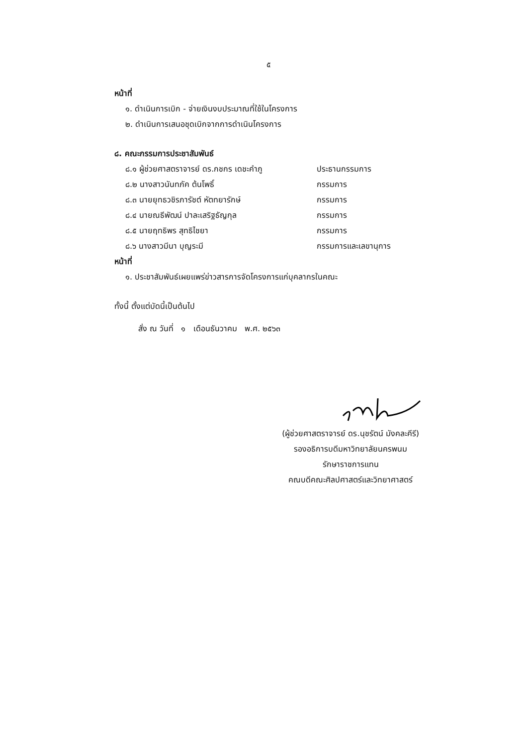๕
หน้าที่
๑. ดำเนินการเบิก - จ่ายเงินงบประมาณที่ใช้ในโครงการ
๒. ดำเนินการเสนอชุดเบิกจากการดำเนินโครงการ
๘. คณะกรรมการประชาสัมพันธ์
๘.๑ ผู้ช่วยศาสตราจารย์ ดร.กชกร เดชะคำภู ประธานกรรมการ
๘.๒ นางสาวนันทภัค ต้นโพธิ์ กรรมการ
๘.๓ นายยุทธวชิรภารัชต์ หัตทยารักษ์ กรรมการ
๘.๔ นายณธีพัฒน์ ปาละเสริฐธัญกุล กรรมการ
๘.๕ นายฤทธิพร สุทธิไชยา กรรมการ
๘.๖ นางสาวมีนา บุญระมี กรรมการและเลขานุการ
หน้าที่
๑. ประชาสัมพันธ์เผยแพร่ข่าวสารการจัดโครงการแก่บุคลากรในคณะ
ทั้งนี้ ตั้งแต่บัดนี้เป็นต้นไป
สั่ง ณ วันที่ ๑ เดือนธันวาคม พ.ศ. ๒๕๖๓
(ผู้ช่วยศาสตราจารย์ ดร.นุชรัตน์ มังคละคีรี)
รองอธิการบดีมหาวิทยาลัยนครพนม
รักษาราชการแทน
คณบดีคณะศิลปศาสตร์และวิทยาศาสตร์